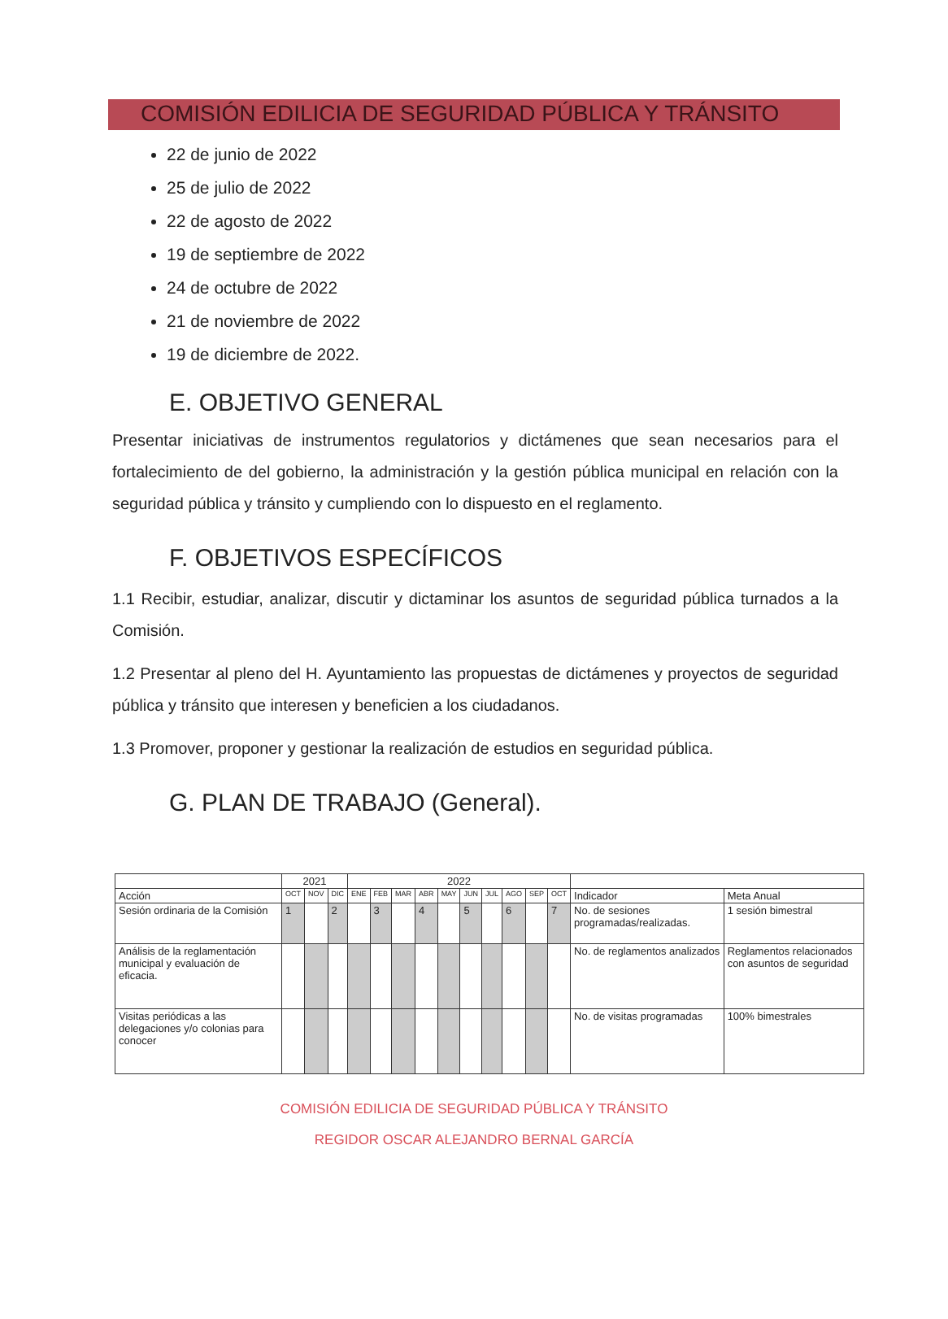COMISIÓN EDILICIA DE SEGURIDAD PÚBLICA Y TRÁNSITO
22 de junio de 2022
25 de julio de 2022
22 de agosto de 2022
19 de septiembre de 2022
24 de octubre de 2022
21 de noviembre de 2022
19 de diciembre de 2022.
E. OBJETIVO GENERAL
Presentar iniciativas de instrumentos regulatorios y dictámenes que sean necesarios para el fortalecimiento de del gobierno, la administración y la gestión pública municipal en relación con la seguridad pública y tránsito y cumpliendo con lo dispuesto en el reglamento.
F. OBJETIVOS ESPECÍFICOS
1.1 Recibir, estudiar, analizar, discutir y dictaminar los asuntos de seguridad pública turnados a la Comisión.
1.2 Presentar al pleno del H. Ayuntamiento las propuestas de dictámenes y proyectos de seguridad pública y tránsito que interesen y beneficien a los ciudadanos.
1.3 Promover, proponer y gestionar la realización de estudios en seguridad pública.
G. PLAN DE TRABAJO (General).
| | 2021 | | | 2022 | | | | | | | | | | | |
| --- | --- | --- | --- | --- | --- | --- | --- | --- | --- | --- | --- | --- | --- | --- | --- |
| Acción | OCT | NOV | DIC | ENE | FEB | MAR | ABR | MAY | JUN | JUL | AGO | SEP | OCT | Indicador | Meta Anual |
| Sesión ordinaria de la Comisión | 1 | | 2 | | 3 | | 4 | | 5 | | 6 | | 7 | No. de sesiones programadas/realizadas. | 1 sesión bimestral |
| Análisis de la reglamentación municipal y evaluación de eficacia. | | | | | | | | | | | | | | No. de reglamentos analizados | Reglamentos relacionados con asuntos de seguridad |
| Visitas periódicas a las delegaciones y/o colonias para conocer | | | | | | | | | | | | | | No. de visitas programadas | 100% bimestrales |
COMISIÓN EDILICIA DE SEGURIDAD PÚBLICA Y TRÁNSITO
REGIDOR OSCAR ALEJANDRO BERNAL GARCÍA